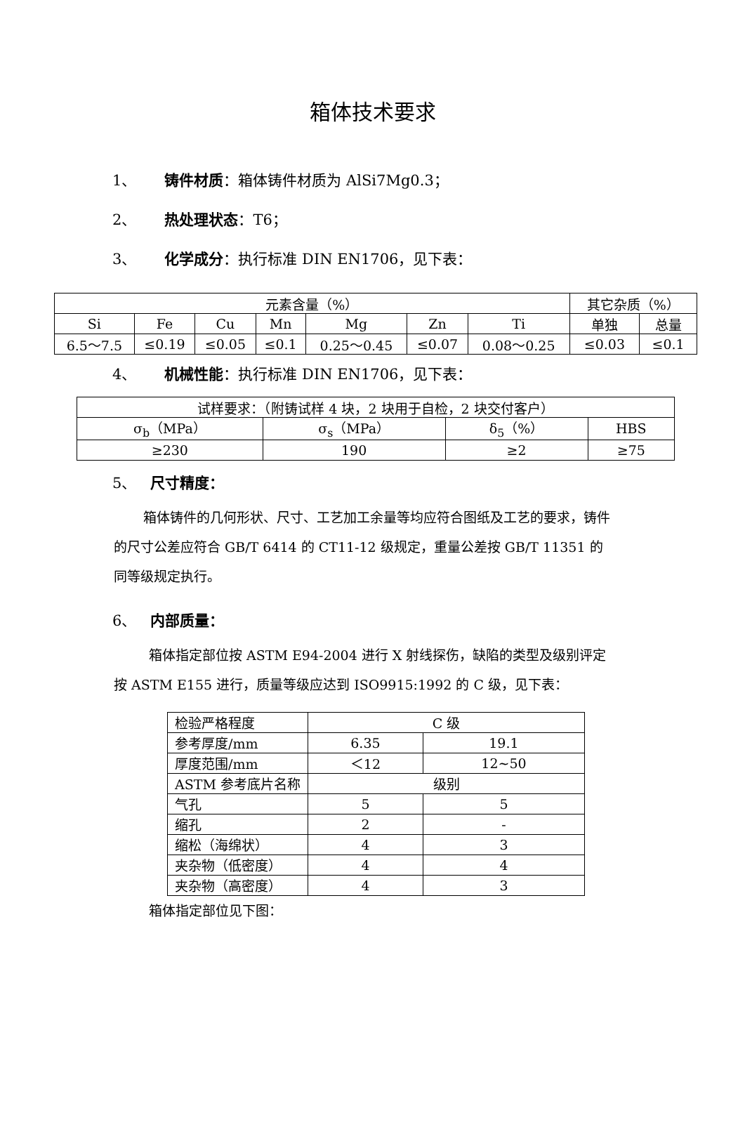箱体技术要求
1、 铸件材质：箱体铸件材质为 AlSi7Mg0.3；
2、 热处理状态：T6；
3、 化学成分：执行标准 DIN EN1706，见下表：
| 元素含量（%） | | | | | | | 其它杂质（%） | |
| Si | Fe | Cu | Mn | Mg | Zn | Ti | 单独 | 总量 |
| 6.5～7.5 | ≤0.19 | ≤0.05 | ≤0.1 | 0.25～0.45 | ≤0.07 | 0.08～0.25 | ≤0.03 | ≤0.1 |
4、 机械性能：执行标准 DIN EN1706，见下表：
| 试样要求：（附铸试样 4 块，2 块用于自检，2 块交付客户） | | | |
| σ<sub>b</sub>（MPa） | σ<sub>s</sub>（MPa） | δ<sub>5</sub>（%） | HBS |
| ≥230 | 190 | ≥2 | ≥75 |
5、 尺寸精度：
箱体铸件的几何形状、尺寸、工艺加工余量等均应符合图纸及工艺的要求，铸件的尺寸公差应符合 GB/T 6414 的 CT11-12 级规定，重量公差按 GB/T 11351 的同等级规定执行。
6、 内部质量：
箱体指定部位按 ASTM E94-2004 进行 X 射线探伤，缺陷的类型及级别评定按 ASTM E155 进行，质量等级应达到 ISO9915:1992 的 C 级，见下表：
| 检验严格程度 | C 级 | |
| 参考厚度/mm | 6.35 | 19.1 |
| 厚度范围/mm | ＜12 | 12~50 |
| ASTM 参考底片名称 | 级别 | |
| 气孔 | 5 | 5 |
| 缩孔 | 2 | - |
| 缩松（海绵状） | 4 | 3 |
| 夹杂物（低密度） | 4 | 4 |
| 夹杂物（高密度） | 4 | 3 |
箱体指定部位见下图：